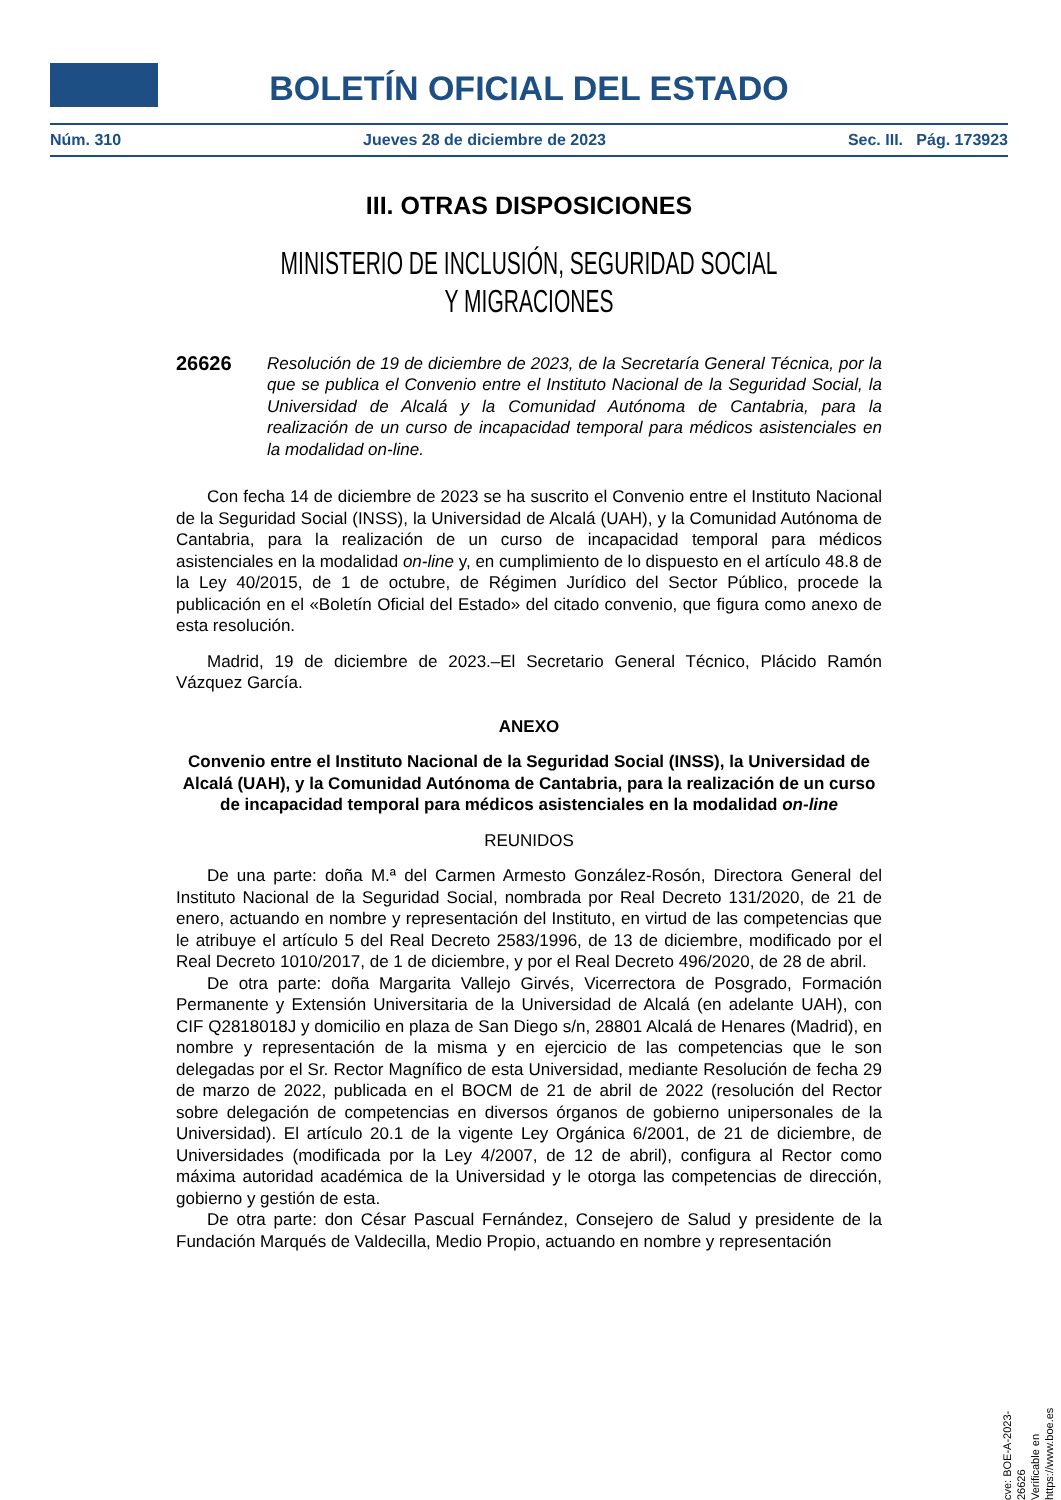BOLETÍN OFICIAL DEL ESTADO
Núm. 310 Jueves 28 de diciembre de 2023 Sec. III. Pág. 173923
III. OTRAS DISPOSICIONES
MINISTERIO DE INCLUSIÓN, SEGURIDAD SOCIAL
Y MIGRACIONES
26626
Resolución de 19 de diciembre de 2023, de la Secretaría General Técnica, por la que se publica el Convenio entre el Instituto Nacional de la Seguridad Social, la Universidad de Alcalá y la Comunidad Autónoma de Cantabria, para la realización de un curso de incapacidad temporal para médicos asistenciales en la modalidad on-line.
Con fecha 14 de diciembre de 2023 se ha suscrito el Convenio entre el Instituto Nacional de la Seguridad Social (INSS), la Universidad de Alcalá (UAH), y la Comunidad Autónoma de Cantabria, para la realización de un curso de incapacidad temporal para médicos asistenciales en la modalidad on-line y, en cumplimiento de lo dispuesto en el artículo 48.8 de la Ley 40/2015, de 1 de octubre, de Régimen Jurídico del Sector Público, procede la publicación en el «Boletín Oficial del Estado» del citado convenio, que figura como anexo de esta resolución.
Madrid, 19 de diciembre de 2023.–El Secretario General Técnico, Plácido Ramón Vázquez García.
ANEXO
Convenio entre el Instituto Nacional de la Seguridad Social (INSS), la Universidad de Alcalá (UAH), y la Comunidad Autónoma de Cantabria, para la realización de un curso de incapacidad temporal para médicos asistenciales en la modalidad on-line
REUNIDOS
De una parte: doña M.ª del Carmen Armesto González-Rosón, Directora General del Instituto Nacional de la Seguridad Social, nombrada por Real Decreto 131/2020, de 21 de enero, actuando en nombre y representación del Instituto, en virtud de las competencias que le atribuye el artículo 5 del Real Decreto 2583/1996, de 13 de diciembre, modificado por el Real Decreto 1010/2017, de 1 de diciembre, y por el Real Decreto 496/2020, de 28 de abril.
De otra parte: doña Margarita Vallejo Girvés, Vicerrectora de Posgrado, Formación Permanente y Extensión Universitaria de la Universidad de Alcalá (en adelante UAH), con CIF Q2818018J y domicilio en plaza de San Diego s/n, 28801 Alcalá de Henares (Madrid), en nombre y representación de la misma y en ejercicio de las competencias que le son delegadas por el Sr. Rector Magnífico de esta Universidad, mediante Resolución de fecha 29 de marzo de 2022, publicada en el BOCM de 21 de abril de 2022 (resolución del Rector sobre delegación de competencias en diversos órganos de gobierno unipersonales de la Universidad). El artículo 20.1 de la vigente Ley Orgánica 6/2001, de 21 de diciembre, de Universidades (modificada por la Ley 4/2007, de 12 de abril), configura al Rector como máxima autoridad académica de la Universidad y le otorga las competencias de dirección, gobierno y gestión de esta.
De otra parte: don César Pascual Fernández, Consejero de Salud y presidente de la Fundación Marqués de Valdecilla, Medio Propio, actuando en nombre y representación
cve: BOE-A-2023-26626
Verificable en https://www.boe.es